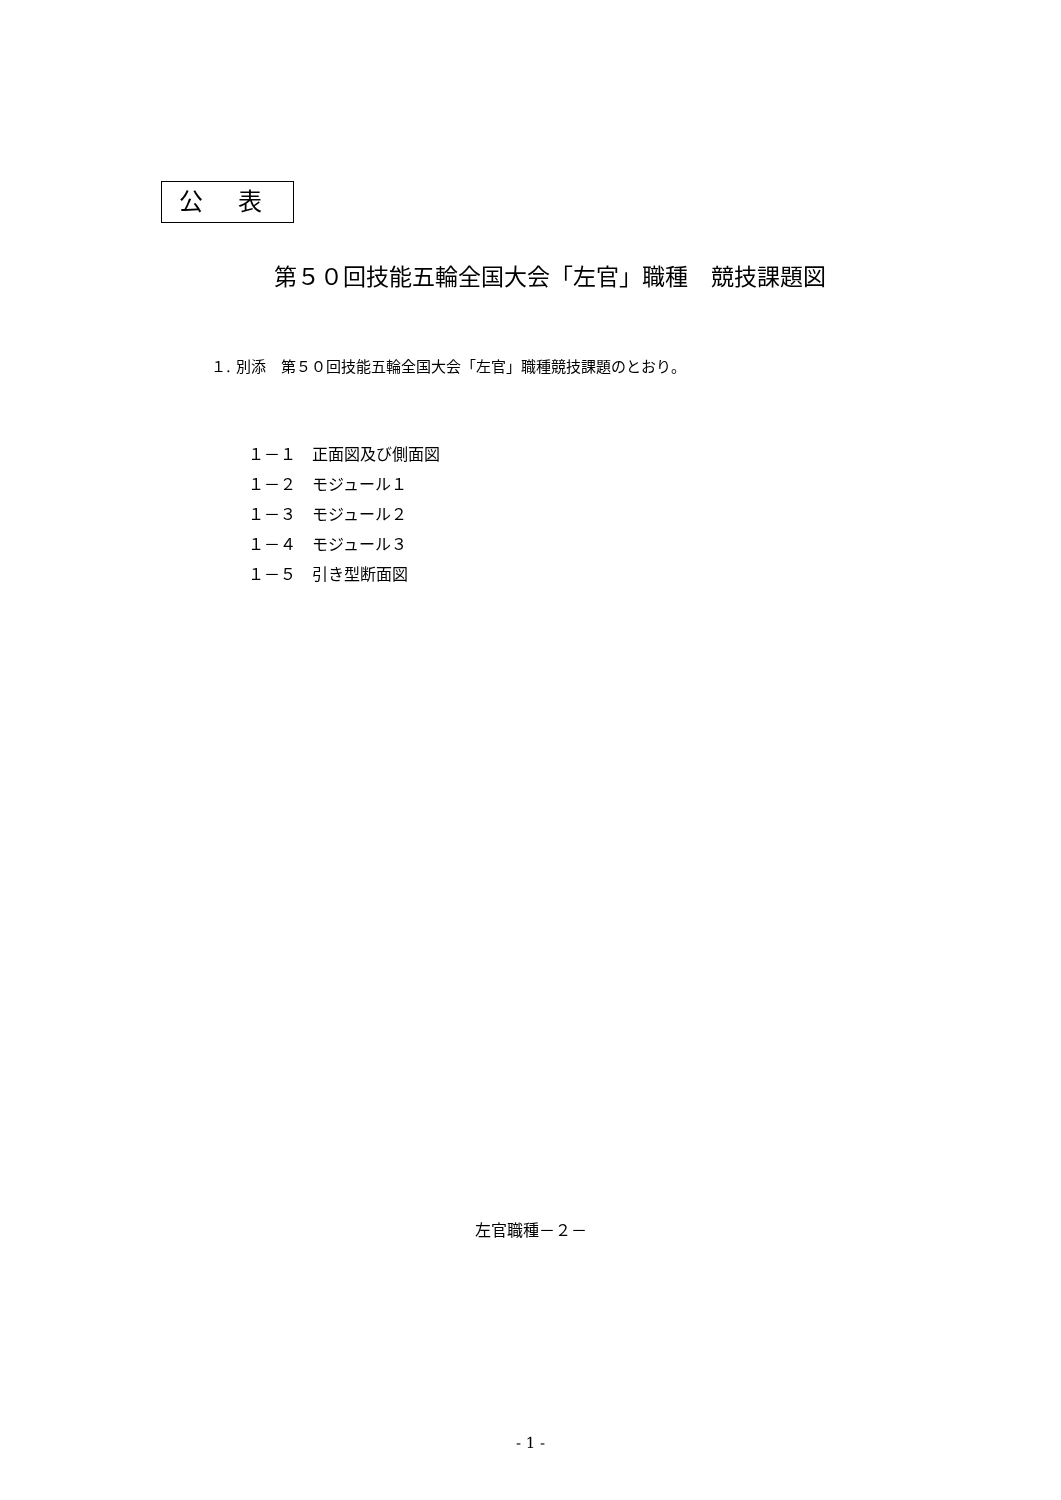公 表
第５０回技能五輪全国大会「左官」職種　競技課題図
１. 別添　第５０回技能五輪全国大会「左官」職種競技課題のとおり。
１－１　正面図及び側面図
１－２　モジュール１
１－３　モジュール２
１－４　モジュール３
１－５　引き型断面図
左官職種－２－
- 1 -